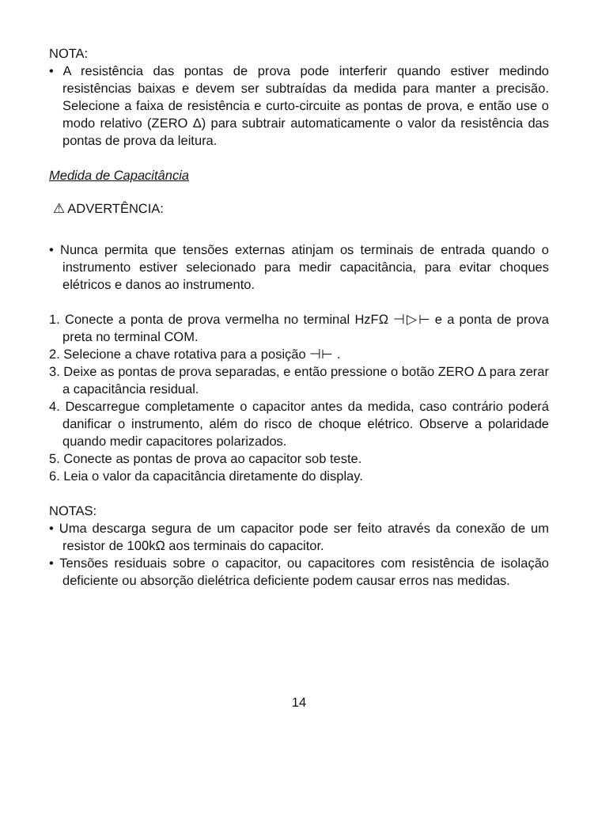NOTA:
• A resistência das pontas de prova pode interferir quando estiver medindo resistências baixas e devem ser subtraídas da medida para manter a precisão. Selecione a faixa de resistência e curto-circuite as pontas de prova, e então use o modo relativo (ZERO Δ) para subtrair automaticamente o valor da resistência das pontas de prova da leitura.
Medida de Capacitância
⚠ ADVERTÊNCIA:
• Nunca permita que tensões externas atinjam os terminais de entrada quando o instrumento estiver selecionado para medir capacitância, para evitar choques elétricos e danos ao instrumento.
1. Conecte a ponta de prova vermelha no terminal HzFΩ ⊣▷⊢ e a ponta de prova preta no terminal COM.
2. Selecione a chave rotativa para a posição ⊣⊢ .
3. Deixe as pontas de prova separadas, e então pressione o botão ZERO Δ para zerar a capacitância residual.
4. Descarregue completamente o capacitor antes da medida, caso contrário poderá danificar o instrumento, além do risco de choque elétrico. Observe a polaridade quando medir capacitores polarizados.
5. Conecte as pontas de prova ao capacitor sob teste.
6. Leia o valor da capacitância diretamente do display.
NOTAS:
• Uma descarga segura de um capacitor pode ser feito através da conexão de um resistor de 100kΩ aos terminais do capacitor.
• Tensões residuais sobre o capacitor, ou capacitores com resistência de isolação deficiente ou absorção dielétrica deficiente podem causar erros nas medidas.
14